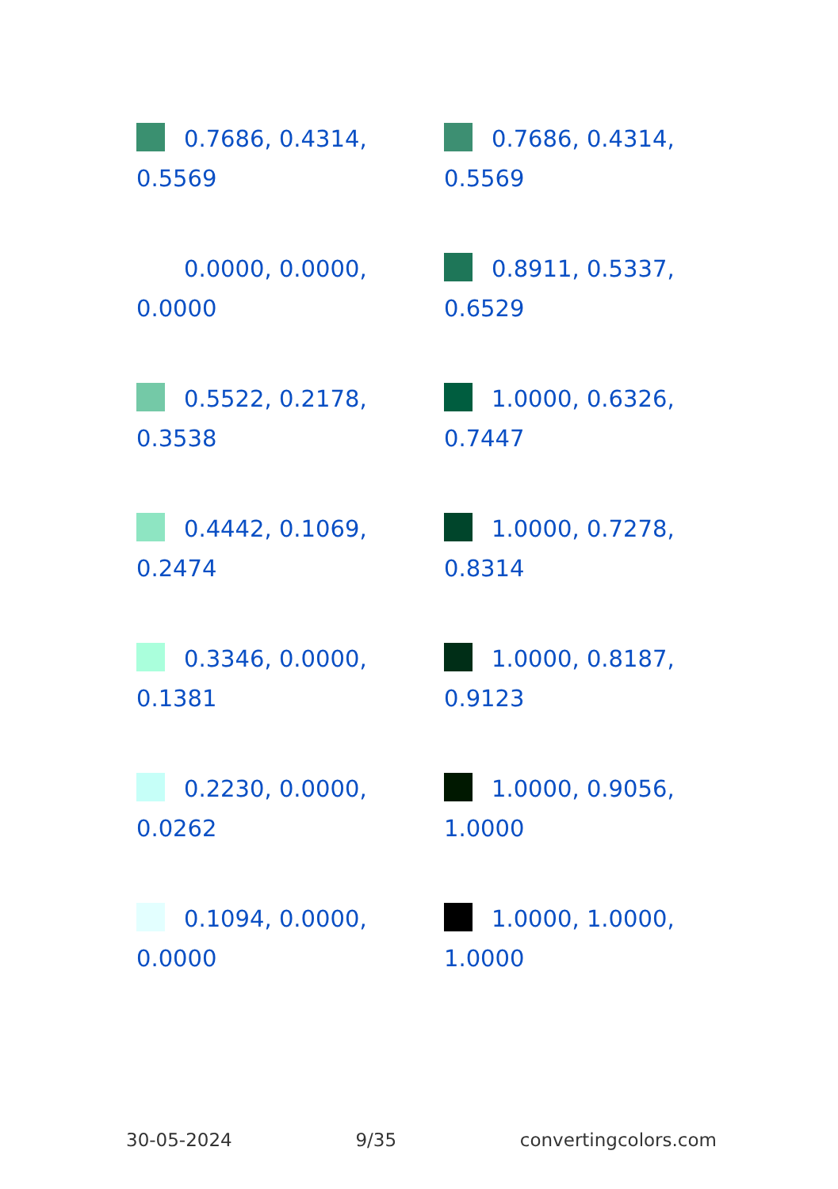0.7686, 0.4314, 0.5569
0.7686, 0.4314, 0.5569
0.0000, 0.0000, 0.0000
0.8911, 0.5337, 0.6529
0.5522, 0.2178, 0.3538
1.0000, 0.6326, 0.7447
0.4442, 0.1069, 0.2474
1.0000, 0.7278, 0.8314
0.3346, 0.0000, 0.1381
1.0000, 0.8187, 0.9123
0.2230, 0.0000, 0.0262
1.0000, 0.9056, 1.0000
0.1094, 0.0000, 0.0000
1.0000, 1.0000, 1.0000
30-05-2024 9/35 convertingcolors.com